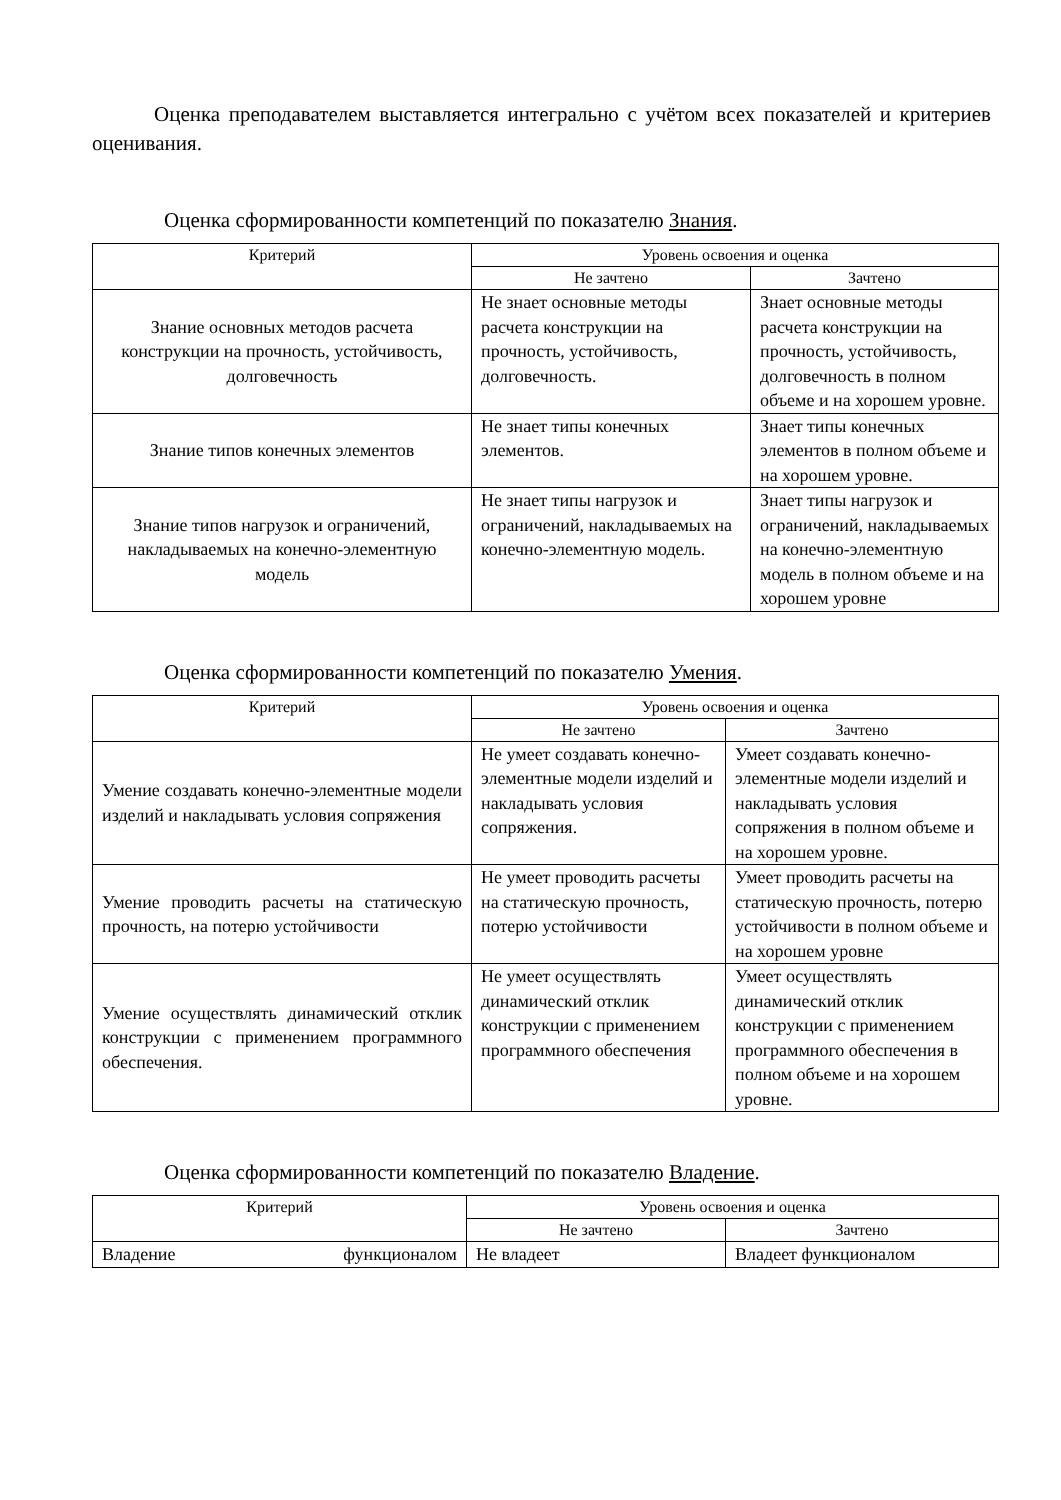Оценка преподавателем выставляется интегрально с учётом всех показателей и критериев оценивания.
Оценка сформированности компетенций по показателю Знания.
| Критерий | Уровень освоения и оценка | |
| --- | --- | --- |
| | Не зачтено | Зачтено |
| Знание основных методов расчета конструкции на прочность, устойчивость, долговечность | Не знает основные методы расчета конструкции на прочность, устойчивость, долговечность. | Знает основные методы расчета конструкции на прочность, устойчивость, долговечность в полном объеме и на хорошем уровне. |
| Знание типов конечных элементов | Не знает типы конечных элементов. | Знает типы конечных элементов в полном объеме и на хорошем уровне. |
| Знание типов нагрузок и ограничений, накладываемых на конечно-элементную модель | Не знает типы нагрузок и ограничений, накладываемых на конечно-элементную модель. | Знает типы нагрузок и ограничений, накладываемых на конечно-элементную модель в полном объеме и на хорошем уровне |
Оценка сформированности компетенций по показателю Умения.
| Критерий | Уровень освоения и оценка | |
| --- | --- | --- |
| | Не зачтено | Зачтено |
| Умение создавать конечно-элементные модели изделий и накладывать условия сопряжения | Не умеет создавать конечно-элементные модели изделий и накладывать условия сопряжения. | Умеет создавать конечно-элементные модели изделий и накладывать условия сопряжения в полном объеме и на хорошем уровне. |
| Умение проводить расчеты на статическую прочность, на потерю устойчивости | Не умеет проводить расчеты на статическую прочность, потерю устойчивости | Умеет проводить расчеты на статическую прочность, потерю устойчивости в полном объеме и на хорошем уровне |
| Умение осуществлять динамический отклик конструкции с применением программного обеспечения. | Не умеет осуществлять динамический отклик конструкции с применением программного обеспечения | Умеет осуществлять динамический отклик конструкции с применением программного обеспечения в полном объеме и на хорошем уровне. |
Оценка сформированности компетенций по показателю Владение.
| Критерий | Уровень освоения и оценка | |
| --- | --- | --- |
| | Не зачтено | Зачтено |
| Владение функционалом | Не владеет | Владеет функционалом |